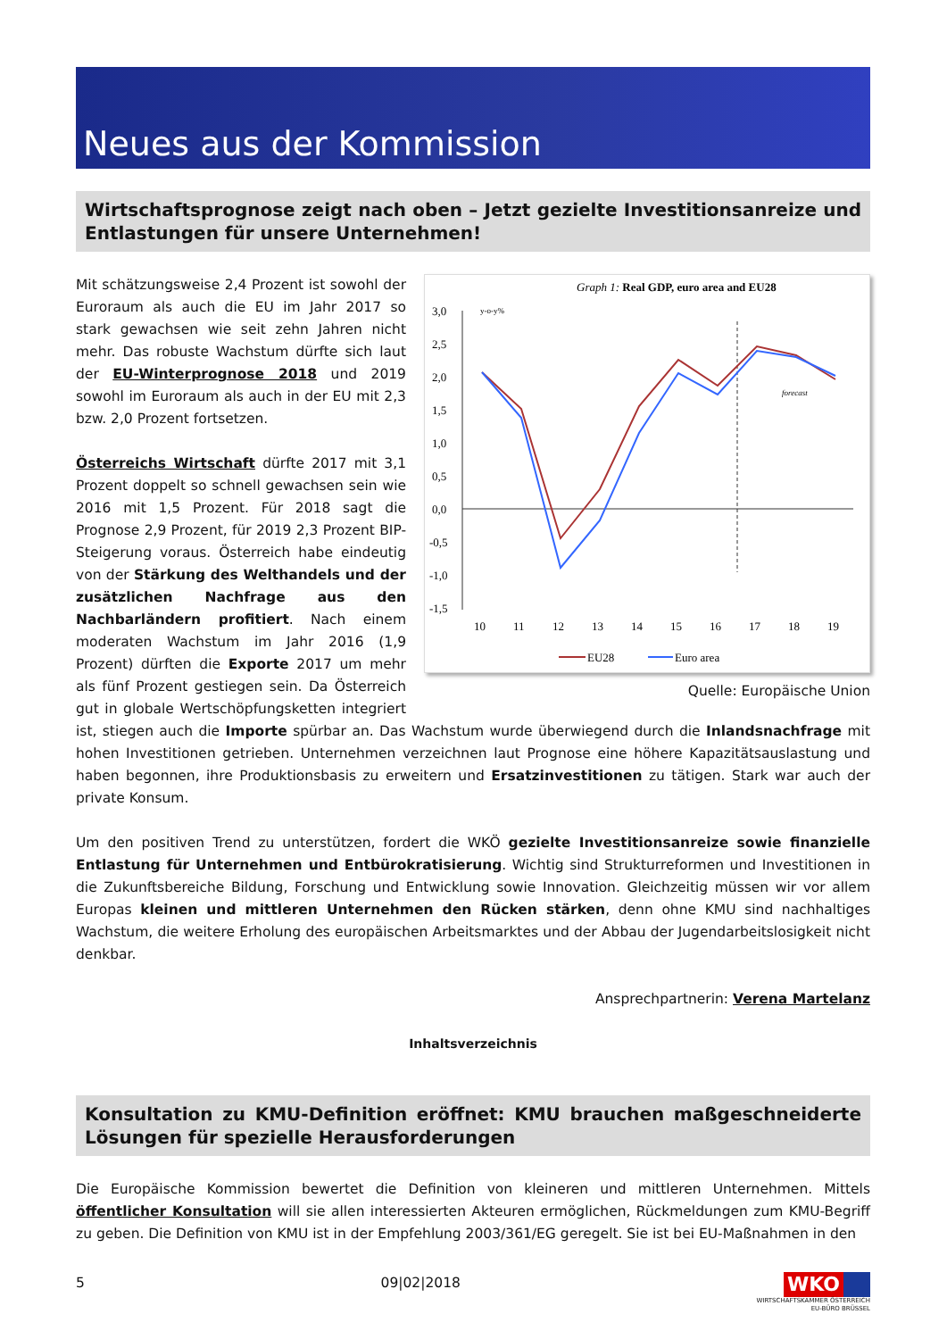Neues aus der Kommission
Wirtschaftsprognose zeigt nach oben – Jetzt gezielte Investitionsanreize und Ent­lastungen für unsere Unternehmen!
Graph 1: Real GDP, euro area and EU28
3,0
2,5
2,0
1,5
1,0
0,5
0,0
-0,5
-1,0
-1,5
y-o-y%
forecast
10
11
12
13
14
15
16
17
18
19
EU28
Euro area
Quelle: Europäische Union
Mit schätzungsweise 2,4 Prozent ist sowohl der Euroraum als auch die EU im Jahr 2017 so stark gewachsen wie seit zehn Jahren nicht mehr. Das robuste Wachstum dürfte sich laut der EU-Winterprognose 2018 und 2019 sowohl im Euroraum als auch in der EU mit 2,3 bzw. 2,0 Prozent fortsetzen.
Österreichs Wirtschaft dürfte 2017 mit 3,1 Prozent doppelt so schnell gewachsen sein wie 2016 mit 1,5 Prozent. Für 2018 sagt die Prognose 2,9 Prozent, für 2019 2,3 Prozent BIP-Steigerung voraus. Österreich habe eindeutig von der Stärkung des Welthandels und der zusätzlichen Nachfrage aus den Nachbarländern profitiert. Nach einem moderaten Wachstum im Jahr 2016 (1,9 Prozent) dürften die Exporte 2017 um mehr als fünf Prozent gestiegen sein. Da Österreich gut in globale Wertschöpfungsketten integriert ist, stiegen auch die Importe spürbar an. Das Wachstum wurde überwiegend durch die Inlandsnachfrage mit hohen Investitionen getrieben. Unternehmen verzeichnen laut Prognose eine höhere Kapazitätsauslastung und haben begonnen, ihre Produktionsbasis zu erweitern und Ersatzinvestitionen zu tätigen. Stark war auch der private Konsum.
Um den positiven Trend zu unterstützen, fordert die WKÖ gezielte Investitionsanreize sowie finanzielle Entlastung für Unternehmen und Entbürokratisierung. Wichtig sind Strukturreformen und Investitionen in die Zukunftsbereiche Bildung, Forschung und Entwicklung sowie Innovation. Gleichzeitig müssen wir vor allem Europas kleinen und mittleren Unternehmen den Rücken stärken, denn ohne KMU sind nachhaltiges Wachstum, die weitere Erholung des europäischen Arbeitsmarktes und der Abbau der Jugendarbeitslosigkeit nicht denkbar.
Ansprechpartnerin: Verena Martelanz
Inhaltsverzeichnis
Konsultation zu KMU-Definition eröffnet: KMU brauchen maßgeschneiderte Lösungen für spezielle Herausforderungen
Die Europäische Kommission bewertet die Definition von kleineren und mittleren Unternehmen. Mittels öffentlicher Konsultation will sie allen interessierten Akteuren ermöglichen, Rückmeldungen zum KMU-Begriff zu geben. Die Definition von KMU ist in der Empfehlung 2003/361/EG geregelt. Sie ist bei EU-Maßnahmen in den
5 09|02|2018 WKO
WIRTSCHAFTSKAMMER ÖSTERREICH
EU-BÜRO BRÜSSEL